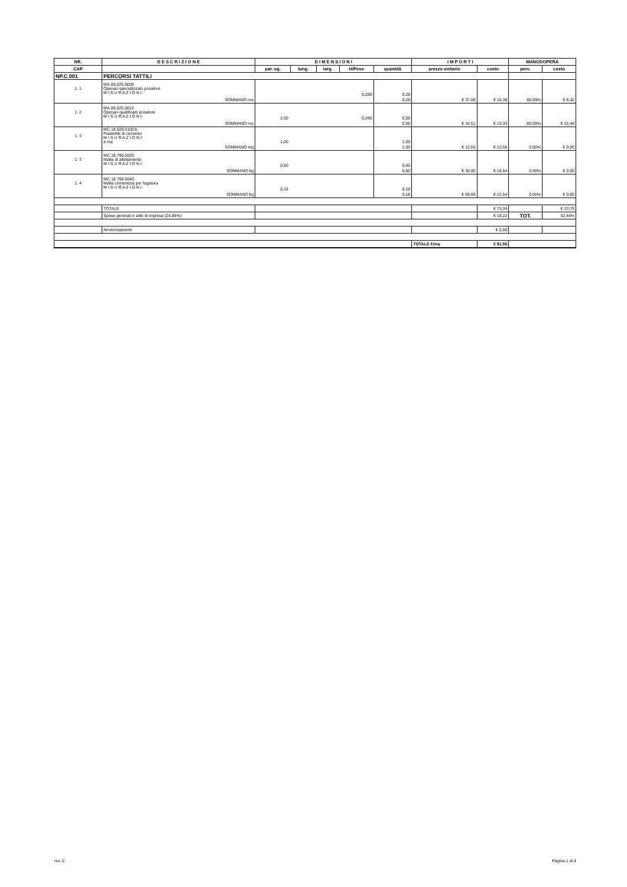| NR. | D E S C R I Z I O N E | D I M E N S I O N I | | | | | I M P O R T I | | MANODOPERA | |
| --- | --- | --- | --- | --- | --- | --- | --- | --- | --- | --- |
| CAP | | par. ug. | lung. | larg. | H/Peso | quantità | prezzo unitario | costo | perc. | costo |
| NP.C.001 | PERCORSI TATTILI | | | | | | | | | |
| 1. 1 | MA.00.025.0005 Operaio specializzato posatore M I S U R A Z I O N I: | 0,280 | | | | 0,28 | | | | |
| | SOMMANO ore | | | | | 0,28 | € 37,08 | € 10,38 | 80,09% | € 8,32 |
| 1. 2 | MA.00.025.0010 Operaio qualificato posatore M I S U R A Z I O N I: | 2,00 0,280 | | | | 0,56 | | | | |
| | SOMMANO ore | | | | | 0,56 | € 34,51 | € 19,33 | 80,09% | € 15,48 |
| 1. 3 | MC.18.020.0100.b Piastrelle di cemento M I S U R A Z I O N I: a mq | 1,00 | | | | 1,00 | | | | |
| | SOMMANO mq | | | | | 1,00 | € 12,55 | € 12,55 | 0,00% | € 0,00 |
| 1. 3 | MC.18.790.0020 Malta di allettamento M I S U R A Z I O N I: | 0,60 | | | | 0,60 | | | | |
| | SOMMANO kg | | | | | 0,60 | € 30,90 | € 18,54 | 0,00% | € 0,00 |
| 1. 4 | MC.18.790.0040 Malta cementizia per fugatura M I S U R A Z I O N I: | 0,18 | | | | 0,18 | | | | |
| | SOMMANO kg | | | | | 0,18 | € 69,66 | € 12,54 | 0,00% | € 0,00 |
| | TOTALE | | | | | | | € 73,34 | | € 23,79 |
| | Spese generali e utile di impresa (24,85%) | | | | | | | € 18,22 | TOT. | 32,44% |
| | Arrotondamenti | | | | | | | € 0,00 | | |
| | | | | | | | TOTALE €/mq | € 91,56 | | |
rev. 0 Pagina 1 di 4